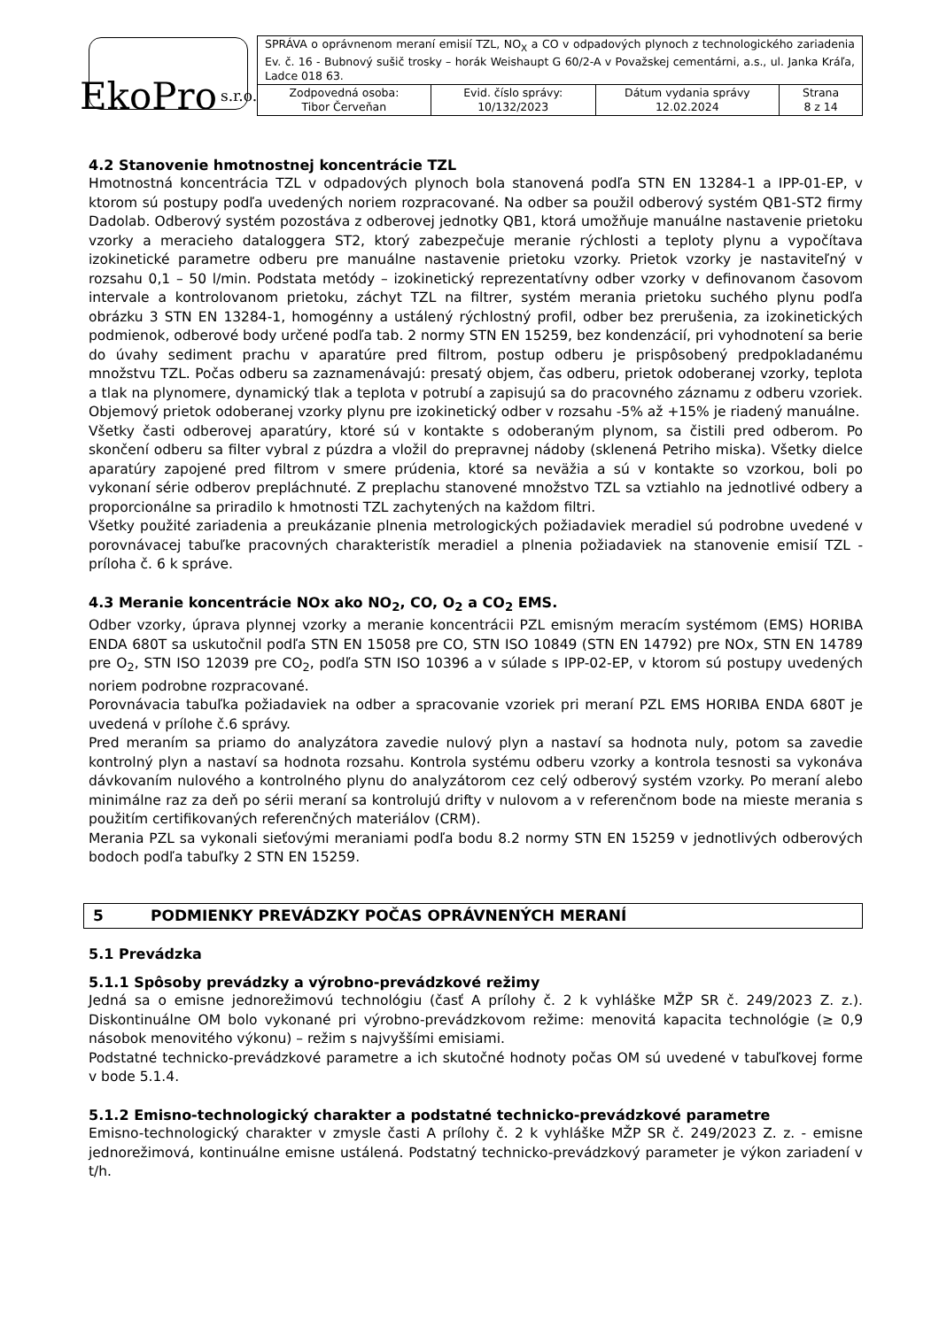EkoPro s.r.o.
| SPRÁVA o oprávnenom meraní emisií TZL, NO<sub>X</sub> a CO v odpadových plynoch z technologického zariadenia Ev. č. 16 - Bubnový sušič trosky – horák Weishaupt G 60/2-A v Považskej cementárni, a.s., ul. Janka Kráľa, Ladce 018 63. | | | |
| Zodpovedná osoba: Tibor Červeňan | Evid. číslo správy: 10/132/2023 | Dátum vydania správy 12.02.2024 | Strana 8 z 14 |
4.2 Stanovenie hmotnostnej koncentrácie TZL
Hmotnostná koncentrácia TZL v odpadových plynoch bola stanovená podľa STN EN 13284-1 a IPP-01-EP, v ktorom sú postupy podľa uvedených noriem rozpracované. Na odber sa použil odberový systém QB1-ST2 firmy Dadolab. Odberový systém pozostáva z odberovej jednotky QB1, ktorá umožňuje manuálne nastavenie prietoku vzorky a meracieho dataloggera ST2, ktorý zabezpečuje meranie rýchlosti a teploty plynu a vypočítava izokinetické parametre odberu pre manuálne nastavenie prietoku vzorky. Prietok vzorky je nastaviteľný v rozsahu 0,1 – 50 l/min. Podstata metódy – izokinetický reprezentatívny odber vzorky v definovanom časovom intervale a kontrolovanom prietoku, záchyt TZL na filtrer, systém merania prietoku suchého plynu podľa obrázku 3 STN EN 13284-1, homogénny a ustálený rýchlostný profil, odber bez prerušenia, za izokinetických podmienok, odberové body určené podľa tab. 2 normy STN EN 15259, bez kondenzácií, pri vyhodnotení sa berie do úvahy sediment prachu v aparatúre pred filtrom, postup odberu je prispôsobený predpokladanému množstvu TZL. Počas odberu sa zaznamenávajú: presatý objem, čas odberu, prietok odoberanej vzorky, teplota a tlak na plynomere, dynamický tlak a teplota v potrubí a zapisujú sa do pracovného záznamu z odberu vzoriek. Objemový prietok odoberanej vzorky plynu pre izokinetický odber v rozsahu -5% až +15% je riadený manuálne.
Všetky časti odberovej aparatúry, ktoré sú v kontakte s odoberaným plynom, sa čistili pred odberom. Po skončení odberu sa filter vybral z púzdra a vložil do prepravnej nádoby (sklenená Petriho miska). Všetky dielce aparatúry zapojené pred filtrom v smere prúdenia, ktoré sa neväžia a sú v kontakte so vzorkou, boli po vykonaní série odberov prepláchnuté. Z preplachu stanovené množstvo TZL sa vztiahlo na jednotlivé odbery a proporcionálne sa priradilo k hmotnosti TZL zachytených na každom filtri.
Všetky použité zariadenia a preukázanie plnenia metrologických požiadaviek meradiel sú podrobne uvedené v porovnávacej tabuľke pracovných charakteristík meradiel a plnenia požiadaviek na stanovenie emisií TZL - príloha č. 6 k správe.
4.3 Meranie koncentrácie NOx ako NO<sub>2</sub>, CO, O<sub>2</sub> a CO<sub>2</sub> EMS.
Odber vzorky, úprava plynnej vzorky a meranie koncentrácii PZL emisným meracím systémom (EMS) HORIBA ENDA 680T sa uskutočnil podľa STN EN 15058 pre CO, STN ISO 10849 (STN EN 14792) pre NOx, STN EN 14789 pre O<sub>2</sub>, STN ISO 12039 pre CO<sub>2</sub>, podľa STN ISO 10396 a v súlade s IPP-02-EP, v ktorom sú postupy uvedených noriem podrobne rozpracované.
Porovnávacia tabuľka požiadaviek na odber a spracovanie vzoriek pri meraní PZL EMS HORIBA ENDA 680T je uvedená v prílohe č.6 správy.
Pred meraním sa priamo do analyzátora zavedie nulový plyn a nastaví sa hodnota nuly, potom sa zavedie kontrolný plyn a nastaví sa hodnota rozsahu. Kontrola systému odberu vzorky a kontrola tesnosti sa vykonáva dávkovaním nulového a kontrolného plynu do analyzátorom cez celý odberový systém vzorky. Po meraní alebo minimálne raz za deň po sérii meraní sa kontrolujú drifty v nulovom a v referenčnom bode na mieste merania s použitím certifikovaných referenčných materiálov (CRM).
Merania PZL sa vykonali sieťovými meraniami podľa bodu 8.2 normy STN EN 15259 v jednotlivých odberových bodoch podľa tabuľky 2 STN EN 15259.
5 PODMIENKY PREVÁDZKY POČAS OPRÁVNENÝCH MERANÍ
5.1 Prevádzka
5.1.1 Spôsoby prevádzky a výrobno-prevádzkové režimy
Jedná sa o emisne jednorežimovú technológiu (časť A prílohy č. 2 k vyhláške MŽP SR č. 249/2023 Z. z.). Diskontinuálne OM bolo vykonané pri výrobno-prevádzkovom režime: menovitá kapacita technológie (≥ 0,9 násobok menovitého výkonu) – režim s najvyššími emisiami.
Podstatné technicko-prevádzkové parametre a ich skutočné hodnoty počas OM sú uvedené v tabuľkovej forme v bode 5.1.4.
5.1.2 Emisno-technologický charakter a podstatné technicko-prevádzkové parametre
Emisno-technologický charakter v zmysle časti A prílohy č. 2 k vyhláške MŽP SR č. 249/2023 Z. z. - emisne jednorežimová, kontinuálne emisne ustálená. Podstatný technicko-prevádzkový parameter je výkon zariadení v t/h.